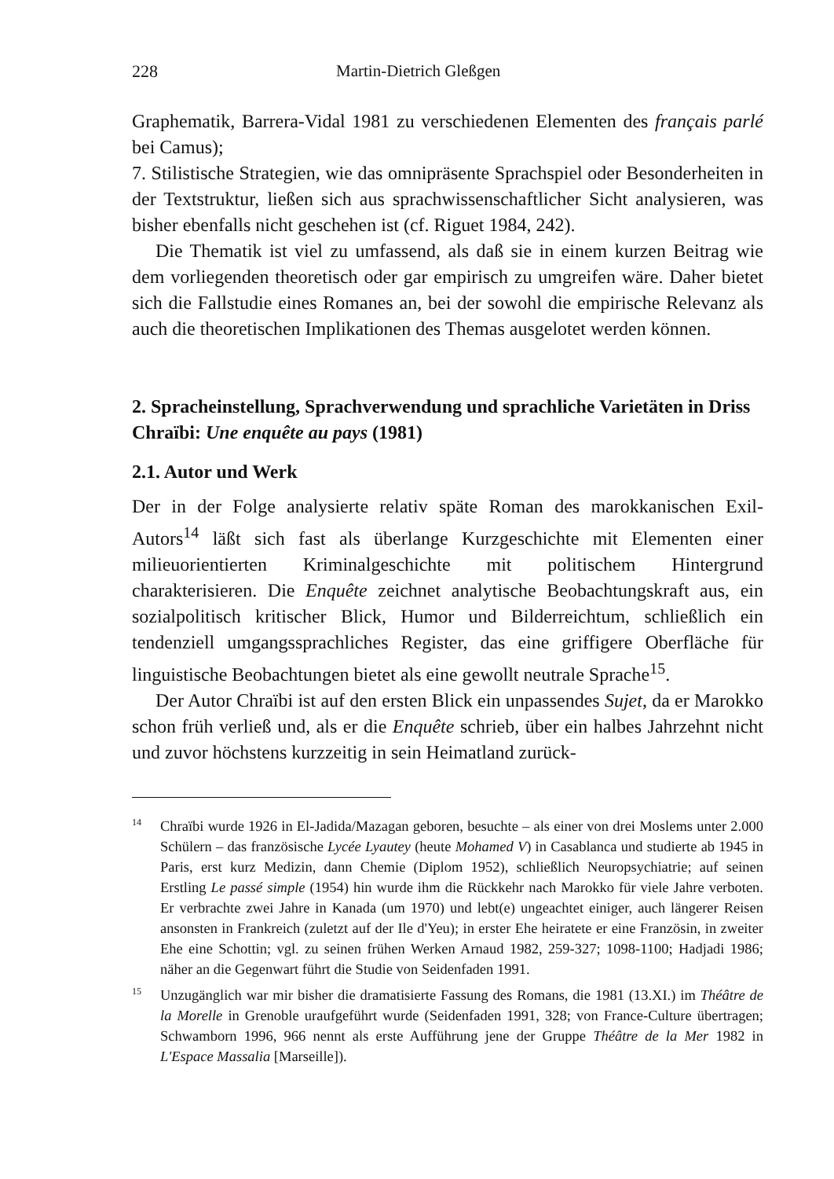228 Martin-Dietrich Gleßgen
Graphematik, Barrera-Vidal 1981 zu verschiedenen Elementen des français parlé bei Camus);
7. Stilistische Strategien, wie das omnipräsente Sprachspiel oder Besonderheiten in der Textstruktur, ließen sich aus sprachwissenschaftlicher Sicht analysieren, was bisher ebenfalls nicht geschehen ist (cf. Riguet 1984, 242).
Die Thematik ist viel zu umfassend, als daß sie in einem kurzen Beitrag wie dem vorliegenden theoretisch oder gar empirisch zu umgreifen wäre. Daher bietet sich die Fallstudie eines Romanes an, bei der sowohl die empirische Relevanz als auch die theoretischen Implikationen des Themas ausgelotet werden können.
2. Spracheinstellung, Sprachverwendung und sprachliche Varietäten in Driss Chraïbi: Une enquête au pays (1981)
2.1. Autor und Werk
Der in der Folge analysierte relativ späte Roman des marokkanischen Exil-Autors<sup>14</sup> läßt sich fast als überlange Kurzgeschichte mit Elementen einer milieuorientierten Kriminalgeschichte mit politischem Hintergrund charakterisieren. Die Enquête zeichnet analytische Beobachtungskraft aus, ein sozialpolitisch kritischer Blick, Humor und Bilderreichtum, schließlich ein tendenziell umgangssprachliches Register, das eine griffigere Oberfläche für linguistische Beobachtungen bietet als eine gewollt neutrale Sprache<sup>15</sup>.
Der Autor Chraïbi ist auf den ersten Blick ein unpassendes Sujet, da er Marokko schon früh verließ und, als er die Enquête schrieb, über ein halbes Jahrzehnt nicht und zuvor höchstens kurzzeitig in sein Heimatland zurück-
<sup>14</sup> Chraïbi wurde 1926 in El-Jadida/Mazagan geboren, besuchte – als einer von drei Moslems unter 2.000 Schülern – das französische Lycée Lyautey (heute Mohamed V) in Casablanca und studierte ab 1945 in Paris, erst kurz Medizin, dann Chemie (Diplom 1952), schließlich Neuropsychiatrie; auf seinen Erstling Le passé simple (1954) hin wurde ihm die Rückkehr nach Marokko für viele Jahre verboten. Er verbrachte zwei Jahre in Kanada (um 1970) und lebt(e) ungeachtet einiger, auch längerer Reisen ansonsten in Frankreich (zuletzt auf der Ile d'Yeu); in erster Ehe heiratete er eine Französin, in zweiter Ehe eine Schottin; vgl. zu seinen frühen Werken Arnaud 1982, 259-327; 1098-1100; Hadjadi 1986; näher an die Gegenwart führt die Studie von Seidenfaden 1991.
<sup>15</sup> Unzugänglich war mir bisher die dramatisierte Fassung des Romans, die 1981 (13.XI.) im Théâtre de la Morelle in Grenoble uraufgeführt wurde (Seidenfaden 1991, 328; von France-Culture übertragen; Schwamborn 1996, 966 nennt als erste Aufführung jene der Gruppe Théâtre de la Mer 1982 in L'Espace Massalia [Marseille]).